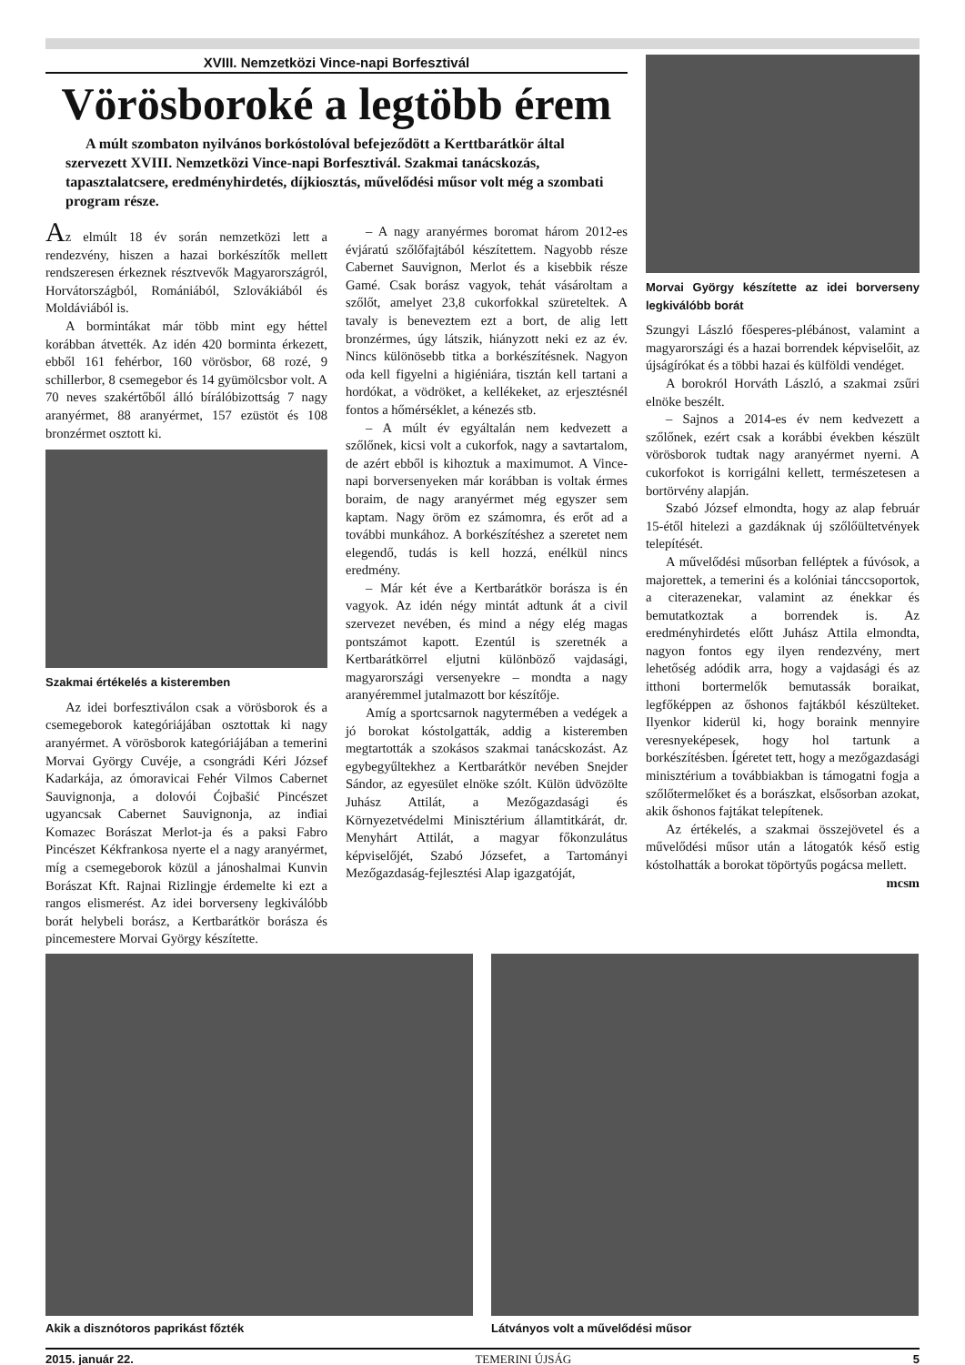XVIII. Nemzetközi Vince-napi Borfesztivál
Vörösboroké a legtöbb érem
A múlt szombaton nyilvános borkóstolóval befejeződött a Kerttbarátkör által szervezett XVIII. Nemzetközi Vince-napi Borfesztivál. Szakmai tanácskozás, tapasztalatcsere, eredményhirdetés, díjkiosztás, művelődési műsor volt még a szombati program része.
Az elmúlt 18 év során nemzetközi lett a rendezvény, hiszen a hazai borkészítők mellett rendszeresen érkeznek résztvevők Magyarországról, Horvátországból, Romániából, Szlovákiából és Moldáviából is.
A bormintákat már több mint egy héttel korábban átvették. Az idén 420 borminta érkezett, ebből 161 fehérbor, 160 vörösbor, 68 rozé, 9 schillerbor, 8 csemegebor és 14 gyümölcsbor volt. A 70 neves szakértőből álló bírálóbizottság 7 nagy aranyérmet, 88 aranyérmet, 157 ezüstöt és 108 bronzérmet osztott ki.
Szakmai értékelés a kisteremben
Az idei borfesztiválon csak a vörösborok és a csemegeborok kategóriájában osztottak ki nagy aranyérmet. A vörösborok kategóriájában a temerini Morvai György Cuvéje, a csongrádi Kéri József Kadarkája, az ómoravicai Fehér Vilmos Cabernet Sauvignonja, a dolovói Ćojbašić Pincészet ugyancsak Cabernet Sauvignonja, az inđiai Komazec Borászat Merlot-ja és a paksi Fabro Pincészet Kékfrankosa nyerte el a nagy aranyérmet, míg a csemegeborok közül a jánoshalmai Kunvin Borászat Kft. Rajnai Rizlingje érdemelte ki ezt a rangos elismerést. Az idei borverseny legkiválóbb borát helybeli borász, a Kertbarátkör borásza és pincemestere Morvai György készítette.
– A nagy aranyérmes boromat három 2012-es évjáratú szőlőfajtából készítettem. Nagyobb része Cabernet Sauvignon, Merlot és a kisebbik része Gamé. Csak borász vagyok, tehát vásároltam a szőlőt, amelyet 23,8 cukorfokkal szüreteltek. A tavaly is beneveztem ezt a bort, de alig lett bronzérmes, úgy látszik, hiányzott neki ez az év. Nincs különösebb titka a borkészítésnek. Nagyon oda kell figyelni a higiéniára, tisztán kell tartani a hordókat, a vödröket, a kellékeket, az erjesztésnél fontos a hőmérséklet, a kénezés stb.
– A múlt év egyáltalán nem kedvezett a szőlőnek, kicsi volt a cukorfok, nagy a savtartalom, de azért ebből is kihoztuk a maximumot. A Vince-napi borversenyeken már korábban is voltak érmes boraim, de nagy aranyérmet még egyszer sem kaptam. Nagy öröm ez számomra, és erőt ad a további munkához. A borkészítéshez a szeretet nem elegendő, tudás is kell hozzá, enélkül nincs eredmény.
– Már két éve a Kertbarátkör borásza is én vagyok. Az idén négy mintát adtunk át a civil szervezet nevében, és mind a négy elég magas pontszámot kapott. Ezentúl is szeretnék a Kertbarátkörrel eljutni különböző vajdasági, magyarországi versenyekre – mondta a nagy aranyéremmel jutalmazott bor készítője.
Amíg a sportcsarnok nagytermében a vedégek a jó borokat kóstolgatták, addig a kisteremben megtartották a szokásos szakmai tanácskozást. Az egybegyűltekhez a Kertbarátkör nevében Snejder Sándor, az egyesület elnöke szólt. Külön üdvözölte Juhász Attilát, a Mezőgazdasági és Környezetvédelmi Minisztérium államtitkárát, dr. Menyhárt Attilát, a magyar főkonzulátus képviselőjét, Szabó Józsefet, a Tartományi Mezőgazdaság-fejlesztési Alap igazgatóját,
Morvai György készítette az idei borverseny legkiválóbb borát
Szungyi László főesperes-plébánost, valamint a magyarországi és a hazai borrendek képviselőit, az újságírókat és a többi hazai és külföldi vendéget.
A borokról Horváth László, a szakmai zsűri elnöke beszélt.
– Sajnos a 2014-es év nem kedvezett a szőlőnek, ezért csak a korábbi években készült vörösborok tudtak nagy aranyérmet nyerni. A cukorfokot is korrigálni kellett, természetesen a bortörvény alapján.
Szabó József elmondta, hogy az alap február 15-étől hitelezi a gazdáknak új szőlőültetvények telepítését.
A művelődési műsorban felléptek a fúvósok, a majorettek, a temerini és a kolóniai tánccsoportok, a citerazenekar, valamint az énekkar és bemutatkoztak a borrendek is. Az eredményhirdetés előtt Juhász Attila elmondta, nagyon fontos egy ilyen rendezvény, mert lehetőség adódik arra, hogy a vajdasági és az itthoni bortermelők bemutassák boraikat, legfőképpen az őshonos fajtákból készülteket. Ilyenkor kiderül ki, hogy boraink mennyire veresnyeképesek, hogy hol tartunk a borkészítésben. Ígéretet tett, hogy a mezőgazdasági minisztérium a továbbiakban is támogatni fogja a szőlőtermelőket és a borászkat, elsősorban azokat, akik őshonos fajtákat telepítenek.
Az értékelés, a szakmai összejövetel és a művelődési műsor után a látogatók késő estig kóstolhatták a borokat töpörtyűs pogácsa mellett.
mcsm
Akik a disznótoros paprikást főzték Látványos volt a művelődési műsor
2015. január 22. TEMERINI ÚJSÁG 5